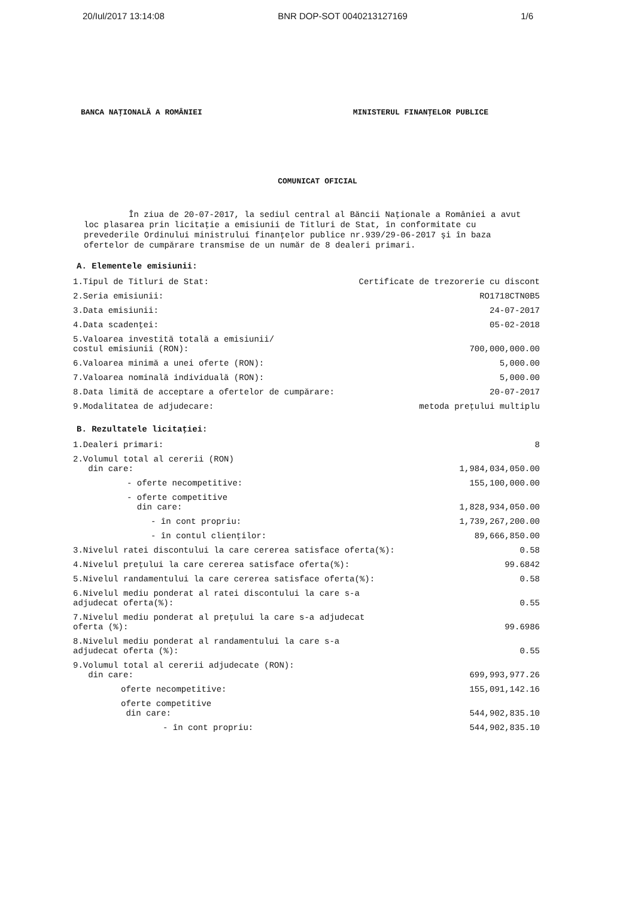20/Iul/2017 13:14:08 BNR DOP-SOT 0040213127169 1/6
BANCA NAŢIONALĂ A ROMÂNIEI MINISTERUL FINANŢELOR PUBLICE
COMUNICAT OFICIAL
În ziua de 20-07-2017, la sediul central al Băncii Naţionale a României a avut loc plasarea prin licitaţie a emisiunii de Titluri de Stat, în conformitate cu prevederile Ordinului ministrului finanţelor publice nr.939/29-06-2017 şi în baza ofertelor de cumpărare transmise de un număr de 8 dealeri primari.
A. Elementele emisiunii:
| 1.Tipul de Titluri de Stat: | Certificate de trezorerie cu discont |
| 2.Seria emisiunii: | RO1718CTN0B5 |
| 3.Data emisiunii: | 24-07-2017 |
| 4.Data scadenţei: | 05-02-2018 |
| 5.Valoarea investită totală a emisiunii/ costul emisiunii (RON): | 700,000,000.00 |
| 6.Valoarea minimă a unei oferte (RON): | 5,000.00 |
| 7.Valoarea nominală individuală (RON): | 5,000.00 |
| 8.Data limită de acceptare a ofertelor de cumpărare: | 20-07-2017 |
| 9.Modalitatea de adjudecare: | metoda preţului multiplu |
B. Rezultatele licitaţiei:
| 1.Dealeri primari: | 8 |
| 2.Volumul total al cererii (RON) din care: | 1,984,034,050.00 |
| - oferte necompetitive: | 155,100,000.00 |
| - oferte competitive din care: | 1,828,934,050.00 |
| - în cont propriu: | 1,739,267,200.00 |
| - în contul clienţilor: | 89,666,850.00 |
| 3.Nivelul ratei discontului la care cererea satisface oferta(%): | 0.58 |
| 4.Nivelul preţului la care cererea satisface oferta(%): | 99.6842 |
| 5.Nivelul randamentului la care cererea satisface oferta(%): | 0.58 |
| 6.Nivelul mediu ponderat al ratei discontului la care s-a adjudecat oferta(%): | 0.55 |
| 7.Nivelul mediu ponderat al preţului la care s-a adjudecat oferta (%): | 99.6986 |
| 8.Nivelul mediu ponderat al randamentului la care s-a adjudecat oferta (%): | 0.55 |
| 9.Volumul total al cererii adjudecate (RON): din care: | 699,993,977.26 |
| oferte necompetitive: | 155,091,142.16 |
| oferte competitive din care: | 544,902,835.10 |
| - în cont propriu: | 544,902,835.10 |